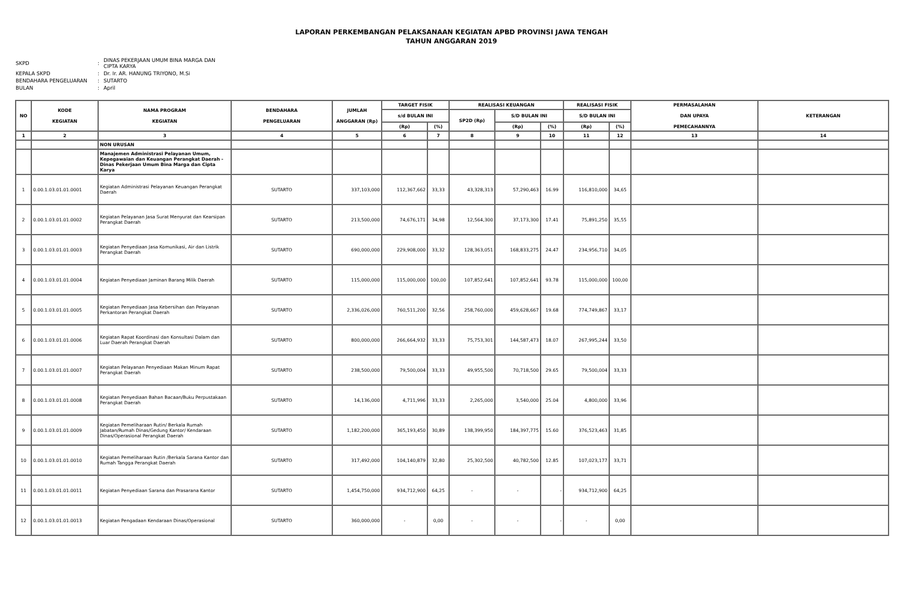LAPORAN PERKEMBANGAN PELAKSANAAN KEGIATAN APBD PROVINSI JAWA TENGAH
TAHUN ANGGARAN 2019
| SKPD | : | DINAS PEKERJAAN UMUM BINA MARGA DAN CIPTA KARYA |
| KEPALA SKPD | : | Dr. Ir. AR. HANUNG TRIYONO, M.Si |
| BENDAHARA PENGELUARAN | : | SUTARTO |
| BULAN | : | April |
| NO | KODE KEGIATAN | NAMA PROGRAM KEGIATAN | BENDAHARA PENGELUARAN | JUMLAH ANGGARAN (Rp) | TARGET FISIK | | REALISASI KEUANGAN | | | REALISASI FISIK | | PERMASALAHAN DAN UPAYA PEMECAHANNYA | KETERANGAN |
| --- | --- | --- | --- | --- | --- | --- | --- | --- | --- | --- | --- | --- | --- |
| | | | | | s/d BULAN INI | | SP2D (Rp) | S/D BULAN INI | | S/D BULAN INI | | | |
| | | | | | (Rp) | (%) | | (Rp) | (%) | (Rp) | (%) | | |
| 1 | 2 | 3 | 4 | 5 | 6 | 7 | 8 | 9 | 10 | 11 | 12 | 13 | 14 |
| | | NON URUSAN | | | | | | | | | | | |
| | | Manajemen Administrasi Pelayanan Umum, Kepegawaian dan Keuangan Perangkat Daerah - Dinas Pekerjaan Umum Bina Marga dan Cipta Karya | | | | | | | | | | | |
| 1 | 0.00.1.03.01.01.0001 | Kegiatan Administrasi Pelayanan Keuangan Perangkat Daerah | SUTARTO | 337,103,000 | 112,367,662 | 33,33 | 43,328,313 | 57,290,463 | 16.99 | 116,810,000 | 34,65 | | |
| 2 | 0.00.1.03.01.01.0002 | Kegiatan Pelayanan Jasa Surat Menyurat dan Kearsipan Perangkat Daerah | SUTARTO | 213,500,000 | 74,676,171 | 34,98 | 12,564,300 | 37,173,300 | 17.41 | 75,891,250 | 35,55 | | |
| 3 | 0.00.1.03.01.01.0003 | Kegiatan Penyediaan Jasa Komunikasi, Air dan Listrik Perangkat Daerah | SUTARTO | 690,000,000 | 229,908,000 | 33,32 | 128,363,051 | 168,833,275 | 24.47 | 234,956,710 | 34,05 | | |
| 4 | 0.00.1.03.01.01.0004 | Kegiatan Penyediaan Jaminan Barang Milik Daerah | SUTARTO | 115,000,000 | 115,000,000 | 100,00 | 107,852,641 | 107,852,641 | 93.78 | 115,000,000 | 100,00 | | |
| 5 | 0.00.1.03.01.01.0005 | Kegiatan Penyediaan Jasa Kebersihan dan Pelayanan Perkantoran Perangkat Daerah | SUTARTO | 2,336,026,000 | 760,511,200 | 32,56 | 258,760,000 | 459,628,667 | 19.68 | 774,749,867 | 33,17 | | |
| 6 | 0.00.1.03.01.01.0006 | Kegiatan Rapat Koordinasi dan Konsultasi Dalam dan Luar Daerah Perangkat Daerah | SUTARTO | 800,000,000 | 266,664,932 | 33,33 | 75,753,301 | 144,587,473 | 18.07 | 267,995,244 | 33,50 | | |
| 7 | 0.00.1.03.01.01.0007 | Kegiatan Pelayanan Penyediaan Makan Minum Rapat Perangkat Daerah | SUTARTO | 238,500,000 | 79,500,004 | 33,33 | 49,955,500 | 70,718,500 | 29.65 | 79,500,004 | 33,33 | | |
| 8 | 0.00.1.03.01.01.0008 | Kegiatan Penyediaan Bahan Bacaan/Buku Perpustakaan Perangkat Daerah | SUTARTO | 14,136,000 | 4,711,996 | 33,33 | 2,265,000 | 3,540,000 | 25.04 | 4,800,000 | 33,96 | | |
| 9 | 0.00.1.03.01.01.0009 | Kegiatan Pemeliharaan Rutin/ Berkala Rumah Jabatan/Rumah Dinas/Gedung Kantor/ Kendaraan Dinas/Operasional Perangkat Daerah | SUTARTO | 1,182,200,000 | 365,193,450 | 30,89 | 138,399,950 | 184,397,775 | 15.60 | 376,523,463 | 31,85 | | |
| 10 | 0.00.1.03.01.01.0010 | Kegiatan Pemeliharaan Rutin /Berkala Sarana Kantor dan Rumah Tangga Perangkat Daerah | SUTARTO | 317,492,000 | 104,140,879 | 32,80 | 25,302,500 | 40,782,500 | 12.85 | 107,023,177 | 33,71 | | |
| 11 | 0.00.1.03.01.01.0011 | Kegiatan Penyediaan Sarana dan Prasarana Kantor | SUTARTO | 1,454,750,000 | 934,712,900 | 64,25 | - | - | - | 934,712,900 | 64,25 | | |
| 12 | 0.00.1.03.01.01.0013 | Kegiatan Pengadaan Kendaraan Dinas/Operasional | SUTARTO | 360,000,000 | - | 0,00 | - | - | - | - | 0,00 | | |